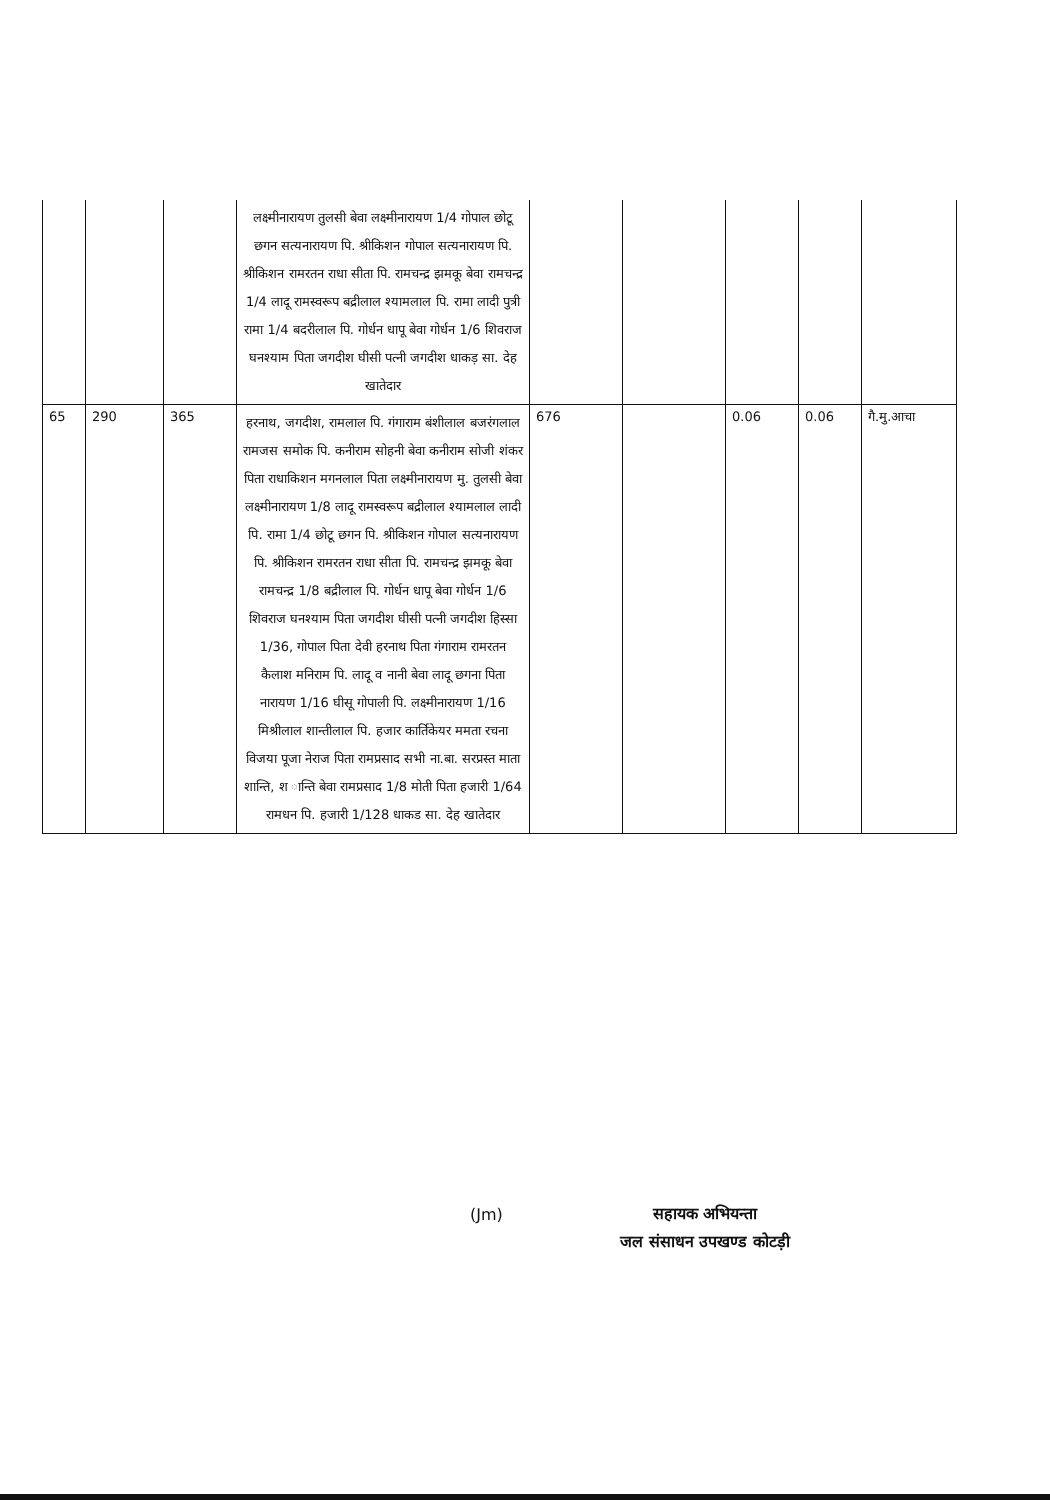| | | | लक्ष्मीनारायण तुलसी बेवा लक्ष्मीनारायण 1/4 गोपाल छोटू छगन सत्यनारायण पि. श्रीकिशन गोपाल सत्यनारायण पि. श्रीकिशन रामरतन राधा सीता पि. रामचन्द्र झमकू बेवा रामचन्द्र 1/4 लादू रामस्वरूप बद्रीलाल श्यामलाल पि. रामा लादी पुत्री रामा 1/4 बदरीलाल पि. गोर्धन धापू बेवा गोर्धन 1/6 शिवराज घनश्याम पिता जगदीश घीसी पत्नी जगदीश धाकड़ सा. देह खातेदार | | | | | |
| 65 | 290 | 365 | हरनाथ, जगदीश, रामलाल पि. गंगाराम बंशीलाल बजरंगलाल रामजस समोक पि. कनीराम सोहनी बेवा कनीराम सोजी शंकर पिता राधाकिशन मगनलाल पिता लक्ष्मीनारायण मु. तुलसी बेवा लक्ष्मीनारायण 1/8 लादू रामस्वरूप बद्रीलाल श्यामलाल लादी पि. रामा 1/4 छोटू छगन पि. श्रीकिशन गोपाल सत्यनारायण पि. श्रीकिशन रामरतन राधा सीता पि. रामचन्द्र झमकू बेवा रामचन्द्र 1/8 बद्रीलाल पि. गोर्धन धापू बेवा गोर्धन 1/6 शिवराज घनश्याम पिता जगदीश घीसी पत्नी जगदीश हिस्सा 1/36, गोपाल पिता देवी हरनाथ पिता गंगाराम रामरतन कैलाश मनिराम पि. लादू व नानी बेवा लादू छगना पिता नारायण 1/16 घीसू गोपाली पि. लक्ष्मीनारायण 1/16 मिश्रीलाल शान्तीलाल पि. हजार कार्तिकेयर ममता रचना विजया पूजा नेराज पिता रामप्रसाद सभी ना.बा. सरप्रस्त माता शान्ति, श ान्ति बेवा रामप्रसाद 1/8 मोती पिता हजारी 1/64 रामधन पि. हजारी 1/128 धाकड सा. देह खातेदार | 676 | | 0.06 | 0.06 | गै.मु.आचा |
(Jm)
सहायक अभियन्ता
जल संसाधन उपखण्ड कोटड़ी